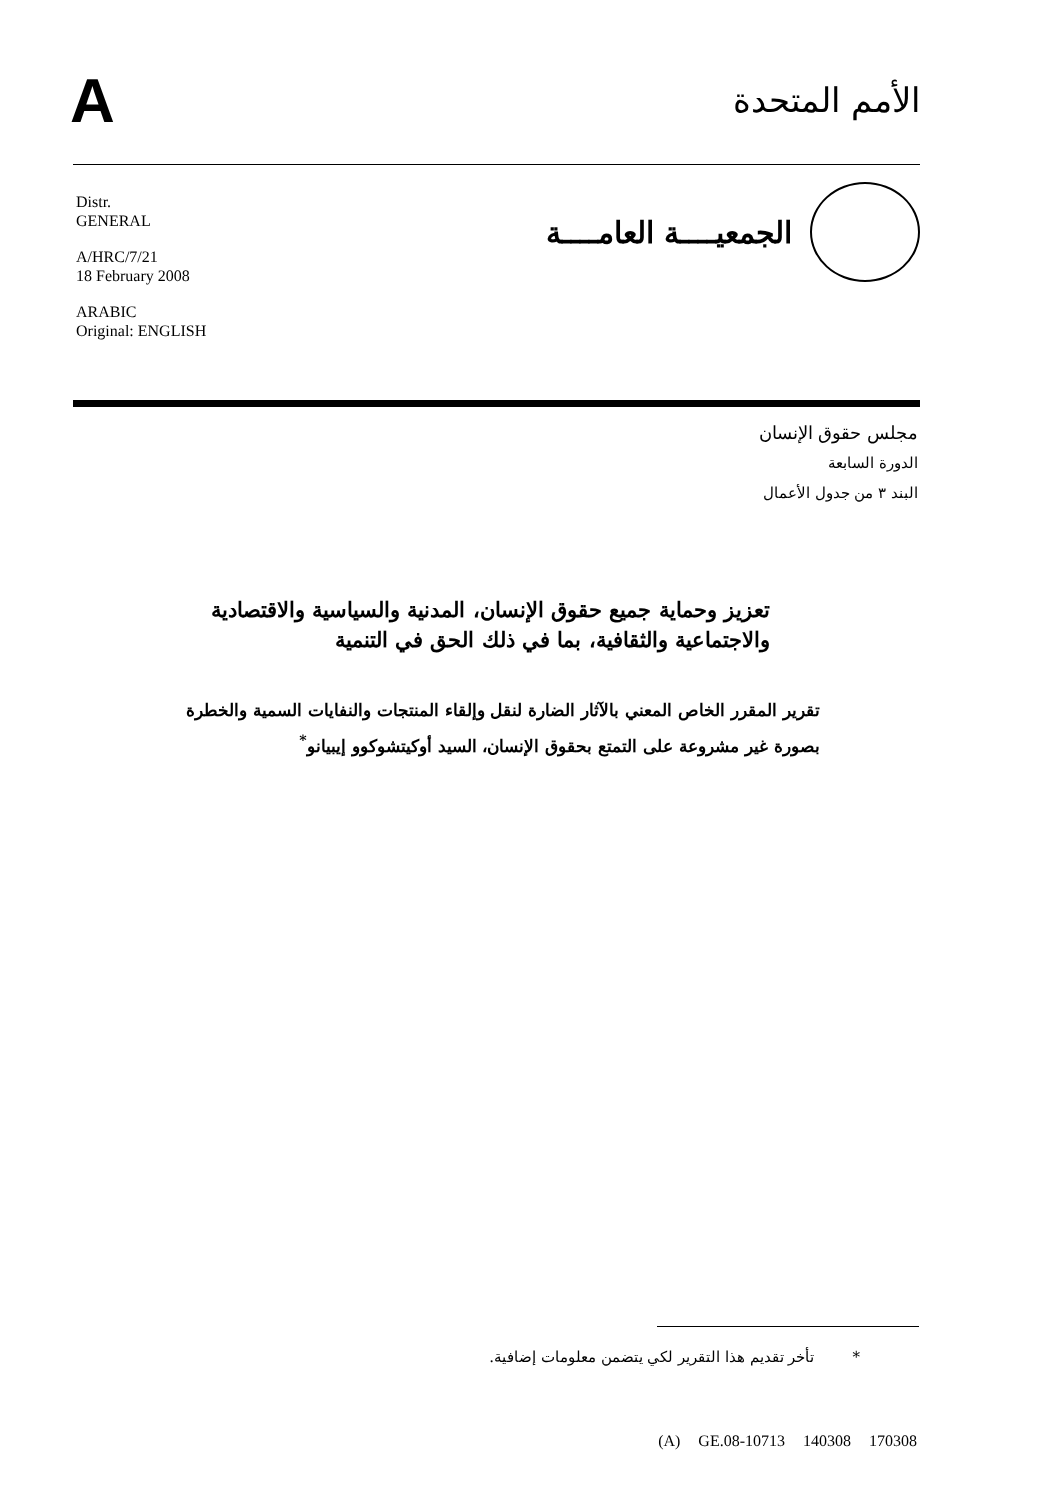A
الأمم المتحدة
Distr.
GENERAL
A/HRC/7/21
18 February 2008
ARABIC
Original: ENGLISH
الجمعيــــة العامــــة
مجلس حقوق الإنسان
الدورة السابعة
البند ٣ من جدول الأعمال
تعزيز وحماية جميع حقوق الإنسان، المدنية والسياسية والاقتصادية والاجتماعية والثقافية، بما في ذلك الحق في التنمية
تقرير المقرر الخاص المعني بالآثار الضارة لنقل وإلقاء المنتجات والنفايات السمية والخطرة بصورة غير مشروعة على التمتع بحقوق الإنسان، السيد أوكيتشوكوو إيبيانو<sup>*</sup>
* تأخر تقديم هذا التقرير لكي يتضمن معلومات إضافية.
(A) GE.08-10713 140308 170308